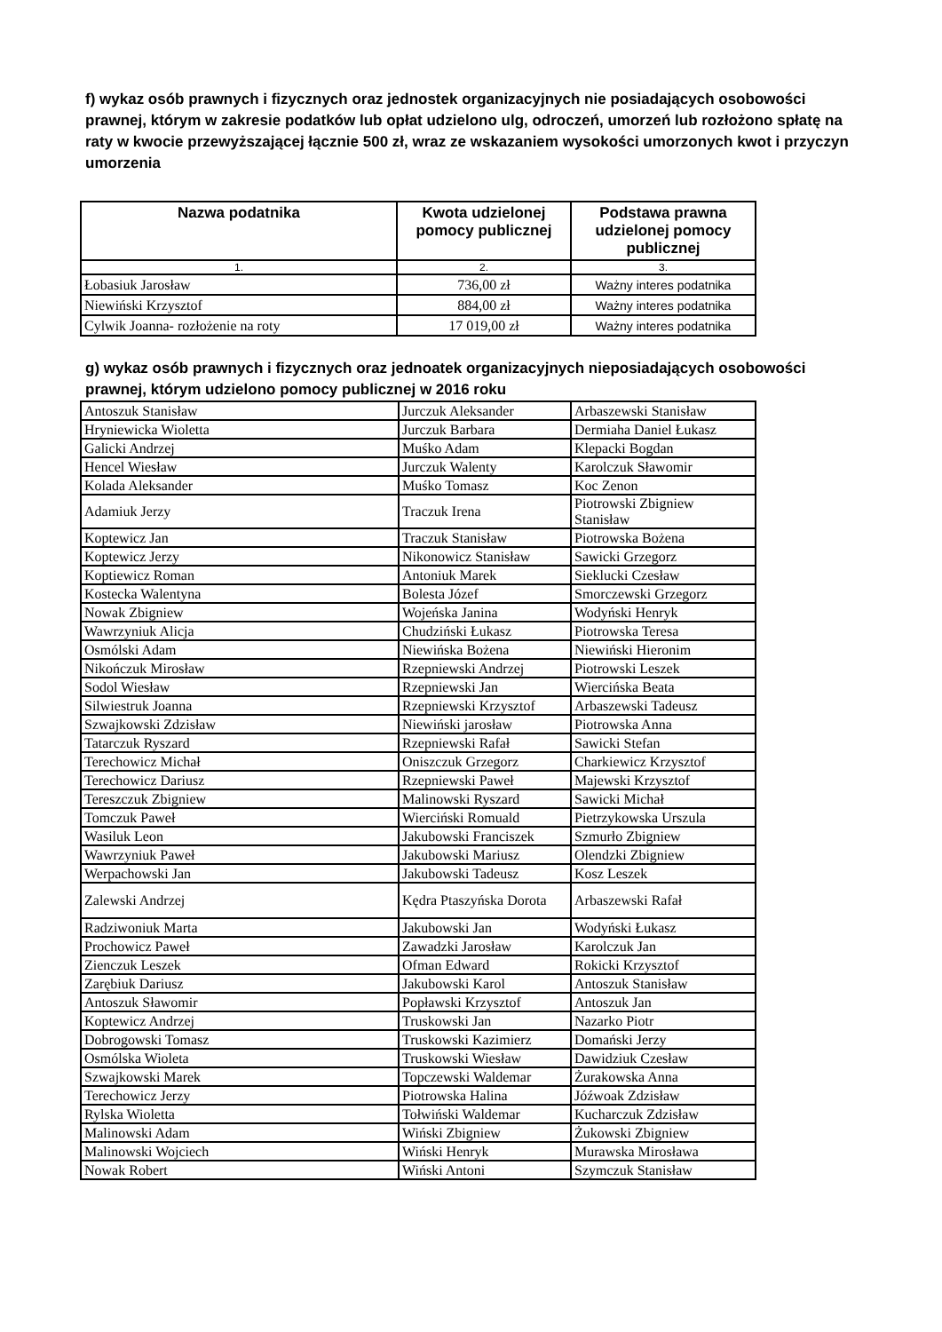f) wykaz osób prawnych i fizycznych oraz jednostek organizacyjnych nie posiadających osobowości prawnej, którym w zakresie podatków lub opłat udzielono ulg, odroczeń, umorzeń lub rozłożono spłatę na raty w kwocie przewyższającej łącznie 500 zł, wraz ze wskazaniem wysokości umorzonych kwot i przyczyn umorzenia
| Nazwa podatnika | Kwota udzielonej pomocy publicznej | Podstawa prawna udzielonej pomocy publicznej |
| --- | --- | --- |
| 1. | 2. | 3. |
| Łobasiuk Jarosław | 736,00 zł | Ważny interes podatnika |
| Niewiński Krzysztof | 884,00 zł | Ważny interes podatnika |
| Cylwik Joanna- rozłożenie na roty | 17 019,00 zł | Ważny interes podatnika |
g) wykaz osób prawnych i fizycznych oraz jednoatek organizacyjnych nieposiadających osobowości prawnej, którym udzielono pomocy publicznej w 2016 roku
| Antoszuk Stanisław | Jurczuk Aleksander | Arbaszewski Stanisław |
| Hryniewicka Wioletta | Jurczuk Barbara | Dermiaha Daniel Łukasz |
| Galicki Andrzej | Muśko Adam | Klepacki Bogdan |
| Hencel Wiesław | Jurczuk Walenty | Karolczuk Sławomir |
| Kolada Aleksander | Muśko Tomasz | Koc Zenon |
| Adamiuk Jerzy | Traczuk Irena | Piotrowski Zbigniew Stanisław |
| Koptewicz Jan | Traczuk Stanisław | Piotrowska Bożena |
| Koptewicz Jerzy | Nikonowicz Stanisław | Sawicki Grzegorz |
| Koptiewicz Roman | Antoniuk Marek | Sieklucki Czesław |
| Kostecka Walentyna | Bolesta Józef | Smorczewski Grzegorz |
| Nowak Zbigniew | Wojeńska Janina | Wodyński Henryk |
| Wawrzyniuk Alicja | Chudziński Łukasz | Piotrowska Teresa |
| Osmólski Adam | Niewińska Bożena | Niewiński Hieronim |
| Nikończuk Mirosław | Rzepniewski Andrzej | Piotrowski Leszek |
| Sodol Wiesław | Rzepniewski Jan | Wiercińska Beata |
| Silwiestruk Joanna | Rzepniewski Krzysztof | Arbaszewski Tadeusz |
| Szwajkowski Zdzisław | Niewiński jarosław | Piotrowska Anna |
| Tatarczuk Ryszard | Rzepniewski Rafał | Sawicki Stefan |
| Terechowicz Michał | Oniszczuk Grzegorz | Charkiewicz Krzysztof |
| Terechowicz Dariusz | Rzepniewski Paweł | Majewski Krzysztof |
| Tereszczuk Zbigniew | Malinowski Ryszard | Sawicki Michał |
| Tomczuk Paweł | Wierciński Romuald | Pietrzykowska Urszula |
| Wasiluk Leon | Jakubowski Franciszek | Szmurło Zbigniew |
| Wawrzyniuk Paweł | Jakubowski Mariusz | Olendzki Zbigniew |
| Werpachowski Jan | Jakubowski Tadeusz | Kosz Leszek |
| Zalewski Andrzej | Kędra Ptaszyńska Dorota | Arbaszewski Rafał |
| Radziwoniuk Marta | Jakubowski Jan | Wodyński Łukasz |
| Prochowicz Paweł | Zawadzki Jarosław | Karolczuk Jan |
| Zienczuk Leszek | Ofman Edward | Rokicki Krzysztof |
| Zarębiuk Dariusz | Jakubowski Karol | Antoszuk Stanisław |
| Antoszuk Sławomir | Popławski Krzysztof | Antoszuk Jan |
| Koptewicz Andrzej | Truskowski Jan | Nazarko Piotr |
| Dobrogowski Tomasz | Truskowski Kazimierz | Domański Jerzy |
| Osmólska Wioleta | Truskowski Wiesław | Dawidziuk Czesław |
| Szwajkowski Marek | Topczewski Waldemar | Żurakowska Anna |
| Terechowicz Jerzy | Piotrowska Halina | Jóźwoak Zdzisław |
| Rylska Wioletta | Tołwiński Waldemar | Kucharczuk Zdzisław |
| Malinowski Adam | Wiński Zbigniew | Żukowski Zbigniew |
| Malinowski Wojciech | Wiński Henryk | Murawska Mirosława |
| Nowak Robert | Wiński Antoni | Szymczuk Stanisław |